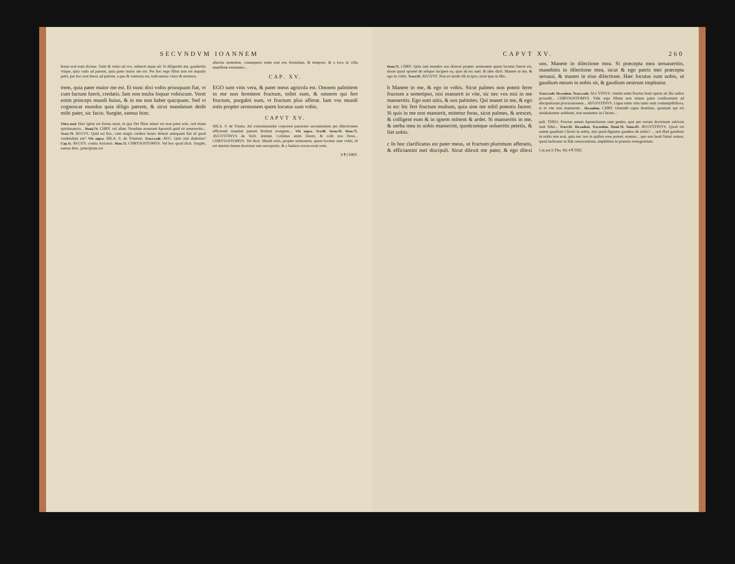SECVNDVM IOANNEM
homo erat eum dixisse. Vado & venio ad vos, subiecit atque ait: Si diligeritis me, gauderitis vtique, quia vado ad patrem, quia pater maior me est. Per hoc ergo filius non est æqualis patri, per hoc erat iturus ad patrem, a quo & venturus est, iudicaturus viuos & mortuos.
trem, quia pater maior me est. Et nunc dixi vobis priusquam fiat, vt cum factum fuerit, credatis. Iam non multa loquar vobiscum. Venit enim princeps mundi huius, & in me non habet quicquam. Sed vt cognoscat mundus quia diligo patrem, & sicut mandatum dedit mihi pater, sic facio. Surgite, eamus hinc.
Vltra med. Hæc igitur est forma serui, in qua Dei filius minor est non patre solo, sed etiam spiritusancto... Homi.74. CHRY. vel aliter. Nondum nouerant Apostoli quid sit resurrectio... Tract.79. AVGVS. Quid est hoc, cum magis credere homo debeat antequam fiat id quod credendum est? Vbi supra. HILA. 9. de Trinitate. Tract.codé. AVG. Quis nisi diabolus? Cap.11. AVGVS. contra Arrianos. Hom.75. CHRYSOSTOMVS. Vel hoc quod dicit. Surgite, eamus hinc. principium est
alterius sententiæ, consequens enim erat eos formidare, & tempore, & a loco in villa manifeste existentes...
CAP. XV.
EGO sum vitis vera, & pater meus agricola est. Omnem palmitem in me non ferentem fructum, tollet eum, & omnem qui fert fructum, purgabit eum, vt fructum plus afferat. Iam vos mundi estis propter sermonem quem locutus sum vobis.
CAPVT XV.
HILA. 9. de Trinita. Ad consummandæ corporeæ passionis sacramentum per dilectionem efficiendi mandati paterni festinat exurgens... Vbi supra. Tra.80. Serm.59. Hom.75. AVGVSTINVS de Verb. domini. Colimus enim Deum, & colit nos Deus... CHRYSOSTOMVS. Vel dicit. Mundi estis, propter sermonem, quem locutus sum vobis, id est interim lumen doctrinæ iam suscepistis, & a Iudaico errore eruti estis.
b ¶ CHRY.
CAPVT XV. 260
Hom.75. CHRY. Quia iam mundos eos dixerat propter sermonem quem locutus fuerat eis, docet quod oportet de reliquo incipere ea, quæ ab eis sunt: & ideo dicit. Manete in me, & ego in vobis. Tract.81. AVGVST. Non eo modo illi in ipso, sicut ipse in illis...
b Manete in me, & ego in vobis. Sicut palmes non potest ferre fructum a semetipso, nisi manserit in vite, sic nec vos nisi in me manseritis. Ego sum uitis, & uos palmites. Qui manet in me, & ego in eo: hic fert fructum multum, quia sine me nihil potestis facere. Si quis in me non manserit, mittetur foras, sicut palmes, & arescet, & colligent eum & in ignem mittent & ardet. Si manseritis in me, & uerba mea in uobis manserint, quodcumque uolueritis petetis, & fiet uobis.
c In hoc clarificatus est pater meus, ut fructum plurimum afferatis, & efficiamini mei discipuli. Sicut dilexit me pater, & ego dilexi uos. Manete in dilectione mea. Si præcepta mea seruaueritis, manebitis in dilectione mea, sicut & ego patris mei præcepta seruaui, & maneo in eius dilectione. Hæc locutus sum uobis, ut gaudium meum in nobis sit, & gaudium uestrum impleatur.
Tract.codé. Ho.eadem. Tract.codé. ALCVINVS. Omnis enim fructus boni operis ab illa radice procedit... CHRYSOSTOMVS. Vide ergo filium non minus patre conferentem ad discipulorum procurationem... AVGVSTINVS. Ligna enim vitis tanto sunt contemptibiliora, si in vite non manserint... Ho.eadem. CHRY. Ostendit supra dominus, quoniam qui eis insidiabantur ardebunt, non manentes in Christo...
puli. THEO. Fructus autem Apostolorum sunt gentes, quæ per eorum doctrinam astrictæ sunt fidei... Tract.82. Ho.eadem. Tra.eodem. Homi.76. Tomo.83. AVGVSTINVS. Quod est autem gaudium Christi in nobis, nisi quod dignatur gaudere de nobis? ... sed illud gaudium in nobis non erat, quia nec nos in quibus esse posset, eramus... quo nos beati futuri sumus, quod inchoatur in fide renascentium, implebitur in præmio resurgentium.
Cat.aur.S.Tho. Kk 4 ¶ THE.